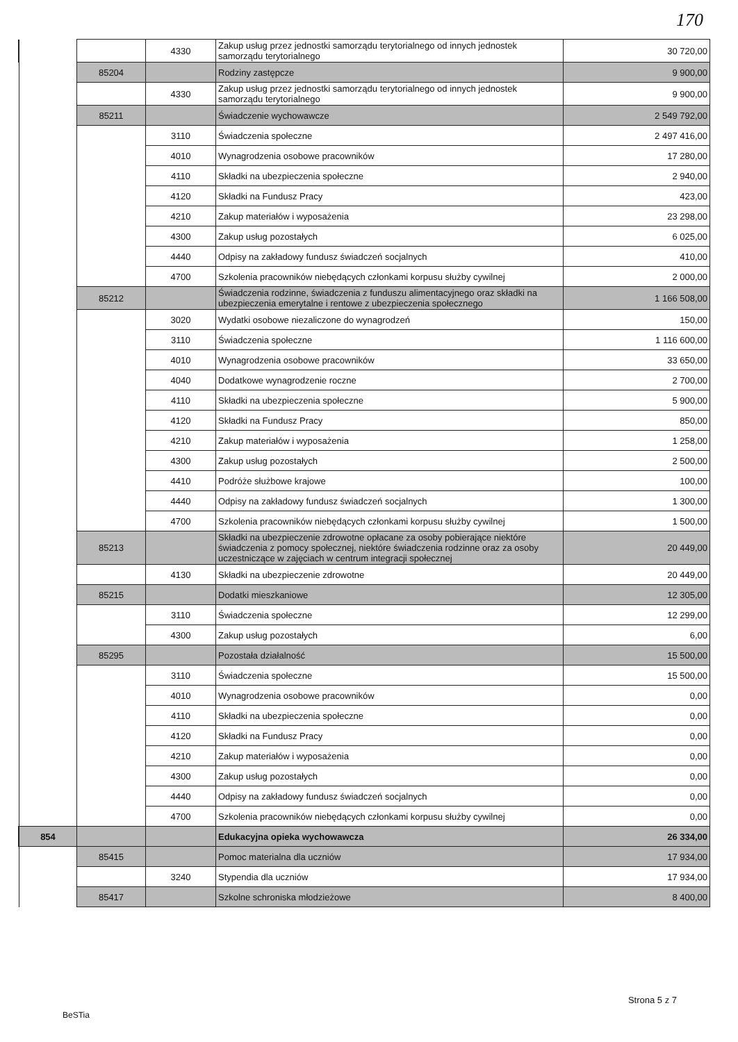170
| | | 4330 | Zakup usług przez jednostki samorządu terytorialnego od innych jednostek samorządu terytorialnego | 30 720,00 |
| | 85204 | | Rodziny zastępcze | 9 900,00 |
| | | 4330 | Zakup usług przez jednostki samorządu terytorialnego od innych jednostek samorządu terytorialnego | 9 900,00 |
| | 85211 | | Świadczenie wychowawcze | 2 549 792,00 |
| | | 3110 | Świadczenia społeczne | 2 497 416,00 |
| | | 4010 | Wynagrodzenia osobowe pracowników | 17 280,00 |
| | | 4110 | Składki na ubezpieczenia społeczne | 2 940,00 |
| | | 4120 | Składki na Fundusz Pracy | 423,00 |
| | | 4210 | Zakup materiałów i wyposażenia | 23 298,00 |
| | | 4300 | Zakup usług pozostałych | 6 025,00 |
| | | 4440 | Odpisy na zakładowy fundusz świadczeń socjalnych | 410,00 |
| | | 4700 | Szkolenia pracowników niebędących członkami korpusu służby cywilnej | 2 000,00 |
| | 85212 | | Świadczenia rodzinne, świadczenia z funduszu alimentacyjnego oraz składki na ubezpieczenia emerytalne i rentowe z ubezpieczenia społecznego | 1 166 508,00 |
| | | 3020 | Wydatki osobowe niezaliczone do wynagrodzeń | 150,00 |
| | | 3110 | Świadczenia społeczne | 1 116 600,00 |
| | | 4010 | Wynagrodzenia osobowe pracowników | 33 650,00 |
| | | 4040 | Dodatkowe wynagrodzenie roczne | 2 700,00 |
| | | 4110 | Składki na ubezpieczenia społeczne | 5 900,00 |
| | | 4120 | Składki na Fundusz Pracy | 850,00 |
| | | 4210 | Zakup materiałów i wyposażenia | 1 258,00 |
| | | 4300 | Zakup usług pozostałych | 2 500,00 |
| | | 4410 | Podróże służbowe krajowe | 100,00 |
| | | 4440 | Odpisy na zakładowy fundusz świadczeń socjalnych | 1 300,00 |
| | | 4700 | Szkolenia pracowników niebędących członkami korpusu służby cywilnej | 1 500,00 |
| | 85213 | | Składki na ubezpieczenie zdrowotne opłacane za osoby pobierające niektóre świadczenia z pomocy społecznej, niektóre świadczenia rodzinne oraz za osoby uczestniczące w zajęciach w centrum integracji społecznej | 20 449,00 |
| | | 4130 | Składki na ubezpieczenie zdrowotne | 20 449,00 |
| | 85215 | | Dodatki mieszkaniowe | 12 305,00 |
| | | 3110 | Świadczenia społeczne | 12 299,00 |
| | | 4300 | Zakup usług pozostałych | 6,00 |
| | 85295 | | Pozostała działalność | 15 500,00 |
| | | 3110 | Świadczenia społeczne | 15 500,00 |
| | | 4010 | Wynagrodzenia osobowe pracowników | 0,00 |
| | | 4110 | Składki na ubezpieczenia społeczne | 0,00 |
| | | 4120 | Składki na Fundusz Pracy | 0,00 |
| | | 4210 | Zakup materiałów i wyposażenia | 0,00 |
| | | 4300 | Zakup usług pozostałych | 0,00 |
| | | 4440 | Odpisy na zakładowy fundusz świadczeń socjalnych | 0,00 |
| | | 4700 | Szkolenia pracowników niebędących członkami korpusu służby cywilnej | 0,00 |
| 854 | | | Edukacyjna opieka wychowawcza | 26 334,00 |
| | 85415 | | Pomoc materialna dla uczniów | 17 934,00 |
| | | 3240 | Stypendia dla uczniów | 17 934,00 |
| | 85417 | | Szkolne schroniska młodzieżowe | 8 400,00 |
Strona 5 z 7
BeSTia